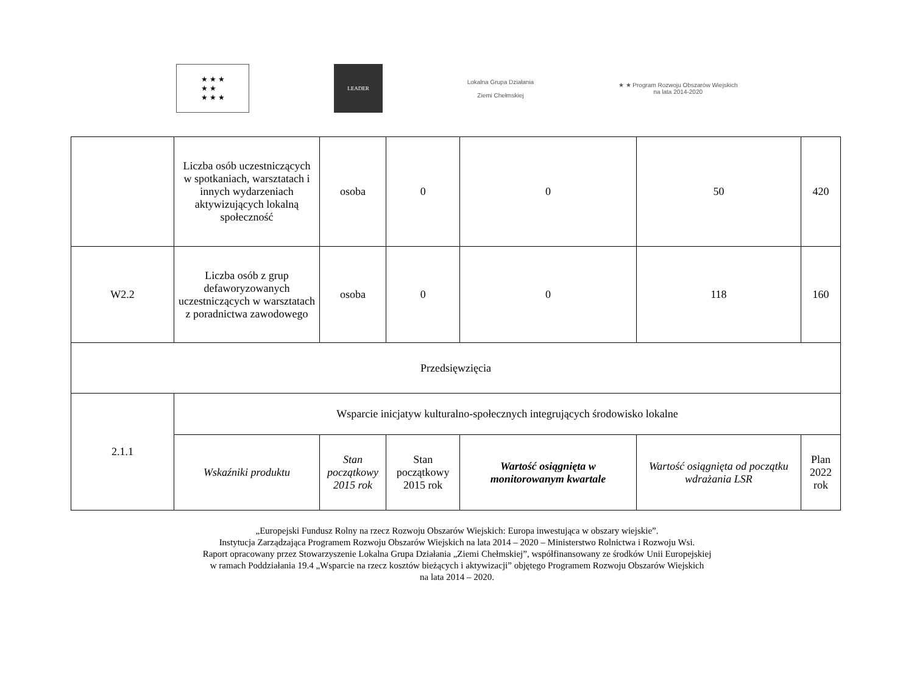★ ★ ★
★ ★
★ ★ ★
LEADER
Lokalna Grupa Działania
Ziemi Chełmskiej
★ ★ Program Rozwoju Obszarów Wiejskich
na lata 2014-2020
| | Liczba osób uczestniczących w spotkaniach, warsztatach i innych wydarzeniach aktywizujących lokalną społeczność | osoba | 0 | 0 | 50 | 420 |
| W2.2 | Liczba osób z grup defaworyzowanych uczestniczących w warsztatach z poradnictwa zawodowego | osoba | 0 | 0 | 118 | 160 |
| Przedsięwzięcia | | | | | | |
| 2.1.1 | Wsparcie inicjatyw kulturalno-społecznych integrujących środowisko lokalne | | | | | |
| | Wskaźniki produktu | Stan początkowy 2015 rok | Stan początkowy 2015 rok | Wartość osiągnięta w monitorowanym kwartale | Wartość osiągnięta od początku wdrażania LSR | Plan 2022 rok |
„Europejski Fundusz Rolny na rzecz Rozwoju Obszarów Wiejskich: Europa inwestująca w obszary wiejskie”.
Instytucja Zarządzająca Programem Rozwoju Obszarów Wiejskich na lata 2014 – 2020 – Ministerstwo Rolnictwa i Rozwoju Wsi.
Raport opracowany przez Stowarzyszenie Lokalna Grupa Działania „Ziemi Chełmskiej”, współfinansowany ze środków Unii Europejskiej
w ramach Poddziałania 19.4 „Wsparcie na rzecz kosztów bieżących i aktywizacji” objętego Programem Rozwoju Obszarów Wiejskich
na lata 2014 – 2020.